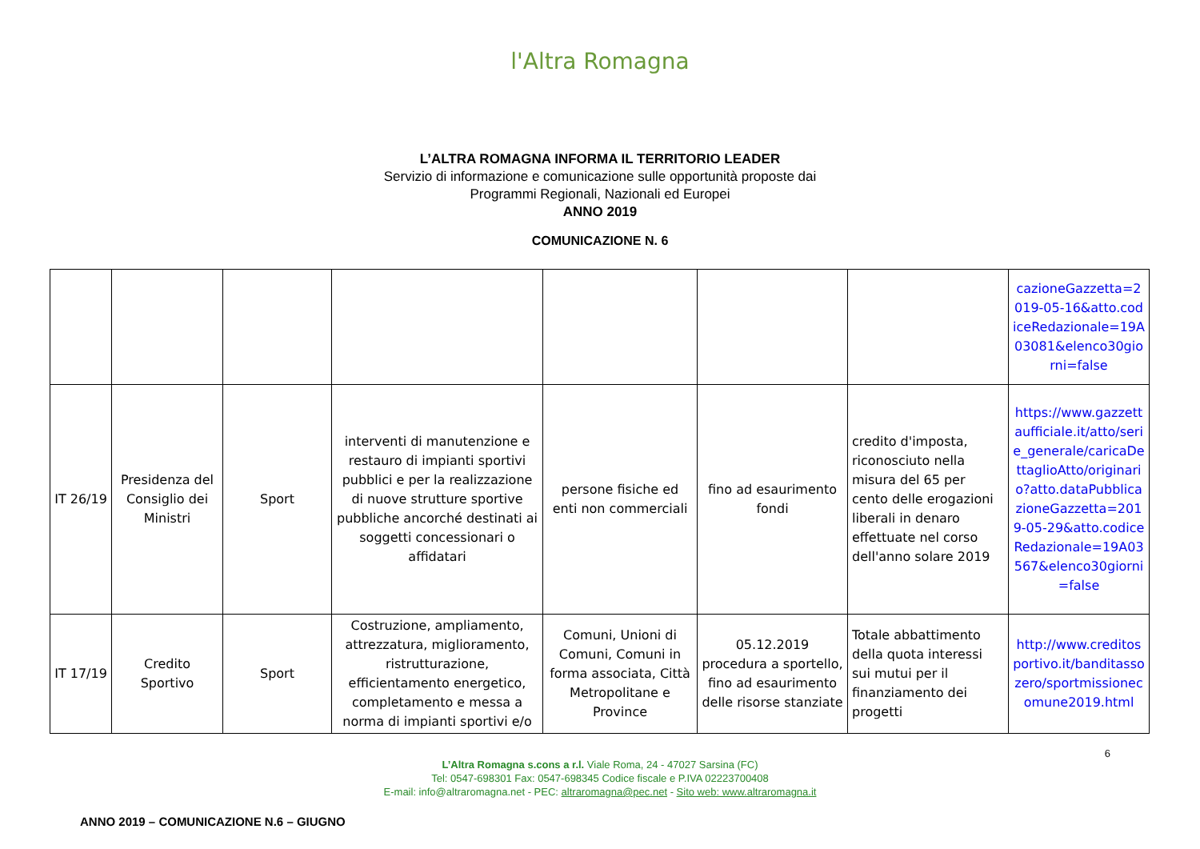l'Altra Romagna
L’ALTRA ROMAGNA INFORMA IL TERRITORIO LEADER
Servizio di informazione e comunicazione sulle opportunità proposte dai
Programmi Regionali, Nazionali ed Europei
ANNO 2019
COMUNICAZIONE N. 6
| | | | | | | | cazioneGazzetta=2019-05-16&atto.codiceRedazionale=19A03081&elenco30giorni=false |
| IT 26/19 | Presidenza del Consiglio dei Ministri | Sport | interventi di manutenzione e restauro di impianti sportivi pubblici e per la realizzazione di nuove strutture sportive pubbliche ancorché destinati ai soggetti concessionari o affidatari | persone fisiche ed enti non commerciali | fino ad esaurimento fondi | credito d'imposta, riconosciuto nella misura del 65 per cento delle erogazioni liberali in denaro effettuate nel corso dell'anno solare 2019 | https://www.gazzettaufficiale.it/atto/serie_generale/caricaDettaglioAtto/originario?atto.dataPubblicazioneGazzetta=2019-05-29&atto.codiceRedazionale=19A03567&elenco30giorni=false |
| IT 17/19 | Credito Sportivo | Sport | Costruzione, ampliamento, attrezzatura, miglioramento, ristrutturazione, efficientamento energetico, completamento e messa a norma di impianti sportivi e/o | Comuni, Unioni di Comuni, Comuni in forma associata, Città Metropolitane e Province | 05.12.2019 procedura a sportello, fino ad esaurimento delle risorse stanziate | Totale abbattimento della quota interessi sui mutui per il finanziamento dei progetti | http://www.creditosportivo.it/banditassozero/sportmissionecomune2019.html |
6
L’Altra Romagna s.cons a r.l. Viale Roma, 24 - 47027 Sarsina (FC)
Tel: 0547-698301 Fax: 0547-698345 Codice fiscale e P.IVA 02223700408
E-mail: info@altraromagna.net - PEC: altraromagna@pec.net - Sito web: www.altraromagna.it
ANNO 2019 – COMUNICAZIONE N.6 – GIUGNO